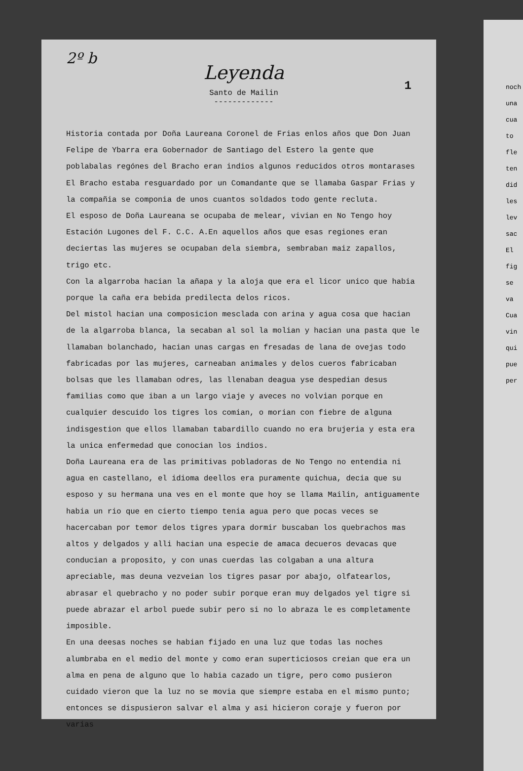2º b
Leyenda
1
Santo de Mailin
-------------
Historia contada por Doña Laureana Coronel de Frias enlos años que Don Juan Felipe de Ybarra era Gobernador de Santiago del Estero la gente que poblabalas regónes del Bracho eran indios algunos reducidos otros montarases El Bracho estaba resguardado por un Comandante que se llamaba Gaspar Frias y la compañia se componia de unos cuantos soldados todo gente recluta.
El esposo de Doña Laureana se ocupaba de melear, vivian en No Tengo hoy Estación Lugones del F. C.C. A.En aquellos años que esas regiones eran deciertas las mujeres se ocupaban dela siembra, sembraban maiz zapallos, trigo etc.
Con la algarroba hacian la añapa y la aloja que era el licor unico que habia porque la caña era bebida predilecta delos ricos.
Del mistol hacian una composicion mesclada con arina y agua cosa que hacian de la algarroba blanca, la secaban al sol la molian y hacian una pasta que le llamaban bolanchado, hacian unas cargas en fresadas de lana de ovejas todo fabricadas por las mujeres, carneaban animales y delos cueros fabricaban bolsas que les llamaban odres, las llenaban deagua yse despedian desus familias como que iban a un largo viaje y aveces no volvian porque en cualquier descuido los tigres los comian, o morian con fiebre de alguna indisgestion que ellos llamaban tabardillo cuando no era brujeria y esta era la unica enfermedad que conocian los indios.
Doña Laureana era de las primitivas pobladoras de No Tengo no entendia ni agua en castellano, el idioma deellos era puramente quichua, decia que su esposo y su hermana una ves en el monte que hoy se llama Mailin, antiguamente habia un rio que en cierto tiempo tenia agua pero que pocas veces se hacercaban por temor delos tigres ypara dormir buscaban los quebrachos mas altos y delgados y alli hacian una especie de amaca decueros devacas que conducian a proposito, y con unas cuerdas las colgaban a una altura apreciable, mas deuna vezveian los tigres pasar por abajo, olfatearlos, abrasar el quebracho y no poder subir porque eran muy delgados yel tigre si puede abrazar el arbol puede subir pero si no lo abraza le es completamente imposible.
En una deesas noches se habian fijado en una luz que todas las noches alumbraba en el medio del monte y como eran superticiosos creian que era un alma en pena de alguno que lo habia cazado un tigre, pero como pusieron cuidado vieron que la luz no se movia que siempre estaba en el mismo punto; entonces se dispusieron salvar el alma y asi hicieron coraje y fueron por varias
noch
una
cua
to
fle
ten
did
les
lev
sac
El
fig
se
va
Cua
vin
qui
pue
per